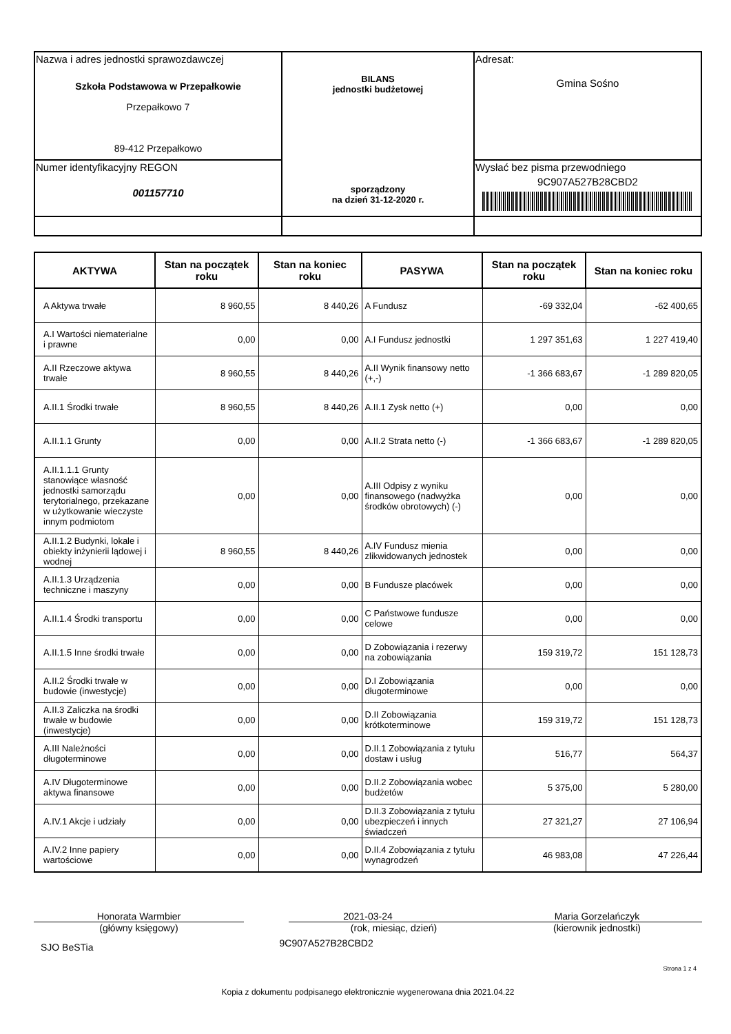| Nazwa i adres jednostki sprawozdawczej Szkoła Podstawowa w Przepałkowie Przepałkowo 7 89-412 Przepałkowo | BILANS jednostki budżetowej sporządzony na dzień 31-12-2020 r. | Adresat: Gmina Sośno |
| Numer identyfikacyjny REGON 001157710 | | Wysłać bez pisma przewodniego 9C907A527B28CBD2 |
| AKTYWA | Stan na początek roku | Stan na koniec roku | PASYWA | Stan na początek roku | Stan na koniec roku |
| --- | --- | --- | --- | --- | --- |
| A Aktywa trwałe | 8 960,55 | 8 440,26 | A Fundusz | -69 332,04 | -62 400,65 |
| A.I Wartości niematerialne i prawne | 0,00 | 0,00 | A.I Fundusz jednostki | 1 297 351,63 | 1 227 419,40 |
| A.II Rzeczowe aktywa trwałe | 8 960,55 | 8 440,26 | A.II Wynik finansowy netto (+,-) | -1 366 683,67 | -1 289 820,05 |
| A.II.1 Środki trwałe | 8 960,55 | 8 440,26 | A.II.1 Zysk netto (+) | 0,00 | 0,00 |
| A.II.1.1 Grunty | 0,00 | 0,00 | A.II.2 Strata netto (-) | -1 366 683,67 | -1 289 820,05 |
| A.II.1.1.1 Grunty stanowiące własność jednostki samorządu terytorialnego, przekazane w użytkowanie wieczyste innym podmiotom | 0,00 | 0,00 | A.III Odpisy z wyniku finansowego (nadwyżka środków obrotowych) (-) | 0,00 | 0,00 |
| A.II.1.2 Budynki, lokale i obiekty inżynierii lądowej i wodnej | 8 960,55 | 8 440,26 | A.IV Fundusz mienia zlikwidowanych jednostek | 0,00 | 0,00 |
| A.II.1.3 Urządzenia techniczne i maszyny | 0,00 | 0,00 | B Fundusze placówek | 0,00 | 0,00 |
| A.II.1.4 Środki transportu | 0,00 | 0,00 | C Państwowe fundusze celowe | 0,00 | 0,00 |
| A.II.1.5 Inne środki trwałe | 0,00 | 0,00 | D Zobowiązania i rezerwy na zobowiązania | 159 319,72 | 151 128,73 |
| A.II.2 Środki trwałe w budowie (inwestycje) | 0,00 | 0,00 | D.I Zobowiązania długoterminowe | 0,00 | 0,00 |
| A.II.3 Zaliczka na środki trwałe w budowie (inwestycje) | 0,00 | 0,00 | D.II Zobowiązania krótkoterminowe | 159 319,72 | 151 128,73 |
| A.III Należności długoterminowe | 0,00 | 0,00 | D.II.1 Zobowiązania z tytułu dostaw i usług | 516,77 | 564,37 |
| A.IV Długoterminowe aktywa finansowe | 0,00 | 0,00 | D.II.2 Zobowiązania wobec budżetów | 5 375,00 | 5 280,00 |
| A.IV.1 Akcje i udziały | 0,00 | 0,00 | D.II.3 Zobowiązania z tytułu ubezpieczeń i innych świadczeń | 27 321,27 | 27 106,94 |
| A.IV.2 Inne papiery wartościowe | 0,00 | 0,00 | D.II.4 Zobowiązania z tytułu wynagrodzeń | 46 983,08 | 47 226,44 |
Honorata Warmbier
(główny księgowy)
2021-03-24
(rok, miesiąc, dzień)
Maria Gorzelańczyk
(kierownik jednostki)
SJO BeSTia 9C907A527B28CBD2
Strona 1 z 4
Kopia z dokumentu podpisanego elektronicznie wygenerowana dnia 2021.04.22